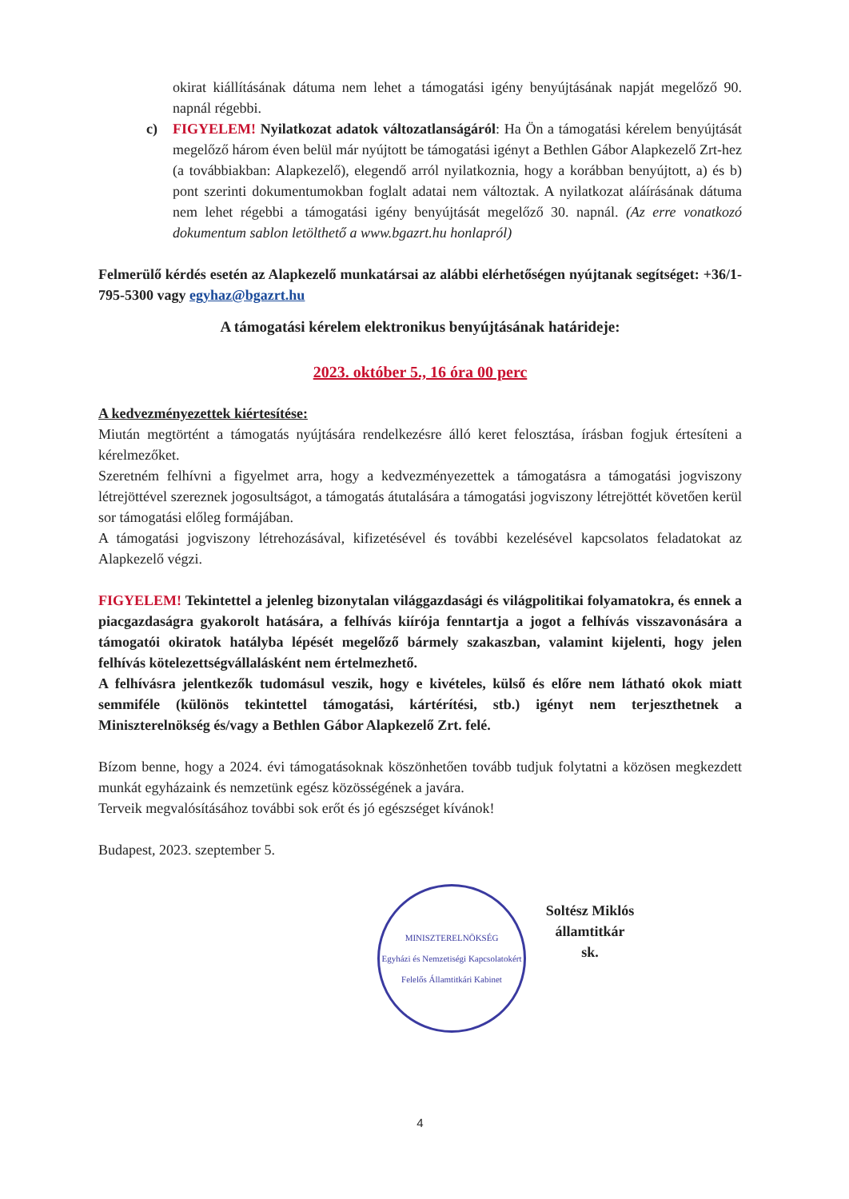okirat kiállításának dátuma nem lehet a támogatási igény benyújtásának napját megelőző 90. napnál régebbi.
c) FIGYELEM! Nyilatkozat adatok változatlanságáról: Ha Ön a támogatási kérelem benyújtását megelőző három éven belül már nyújtott be támogatási igényt a Bethlen Gábor Alapkezelő Zrt-hez (a továbbiakban: Alapkezelő), elegendő arról nyilatkoznia, hogy a korábban benyújtott, a) és b) pont szerinti dokumentumokban foglalt adatai nem változtak. A nyilatkozat aláírásának dátuma nem lehet régebbi a támogatási igény benyújtását megelőző 30. napnál. (Az erre vonatkozó dokumentum sablon letölthető a www.bgazrt.hu honlapról)
Felmerülő kérdés esetén az Alapkezelő munkatársai az alábbi elérhetőségen nyújtanak segítséget: +36/1-795-5300 vagy egyhaz@bgazrt.hu
A támogatási kérelem elektronikus benyújtásának határideje:
2023. október 5., 16 óra 00 perc
A kedvezményezettek kiértesítése:
Miután megtörtént a támogatás nyújtására rendelkezésre álló keret felosztása, írásban fogjuk értesíteni a kérelmezőket.
Szeretném felhívni a figyelmet arra, hogy a kedvezményezettek a támogatásra a támogatási jogviszony létrejöttével szereznek jogosultságot, a támogatás átutalására a támogatási jogviszony létrejöttét követően kerül sor támogatási előleg formájában.
A támogatási jogviszony létrehozásával, kifizetésével és további kezelésével kapcsolatos feladatokat az Alapkezelő végzi.
FIGYELEM! Tekintettel a jelenleg bizonytalan világgazdasági és világpolitikai folyamatokra, és ennek a piacgazdaságra gyakorolt hatására, a felhívás kiírója fenntartja a jogot a felhívás visszavonására a támogatói okiratok hatályba lépését megelőző bármely szakaszban, valamint kijelenti, hogy jelen felhívás kötelezettségvállalásként nem értelmezhető.
A felhívásra jelentkezők tudomásul veszik, hogy e kivételes, külső és előre nem látható okok miatt semmiféle (különös tekintettel támogatási, kártérítési, stb.) igényt nem terjeszthetnek a Miniszterelnökség és/vagy a Bethlen Gábor Alapkezelő Zrt. felé.
Bízom benne, hogy a 2024. évi támogatásoknak köszönhetően tovább tudjuk folytatni a közösen megkezdett munkát egyházaink és nemzetünk egész közösségének a javára.
Terveik megvalósításához további sok erőt és jó egészséget kívánok!
Budapest, 2023. szeptember 5.
MINISZTERELNÖKSÉG
Egyházi és Nemzetiségi Kapcsolatokért Felelős Államtitkári Kabinet
Soltész Miklós
államtitkár
sk.
4